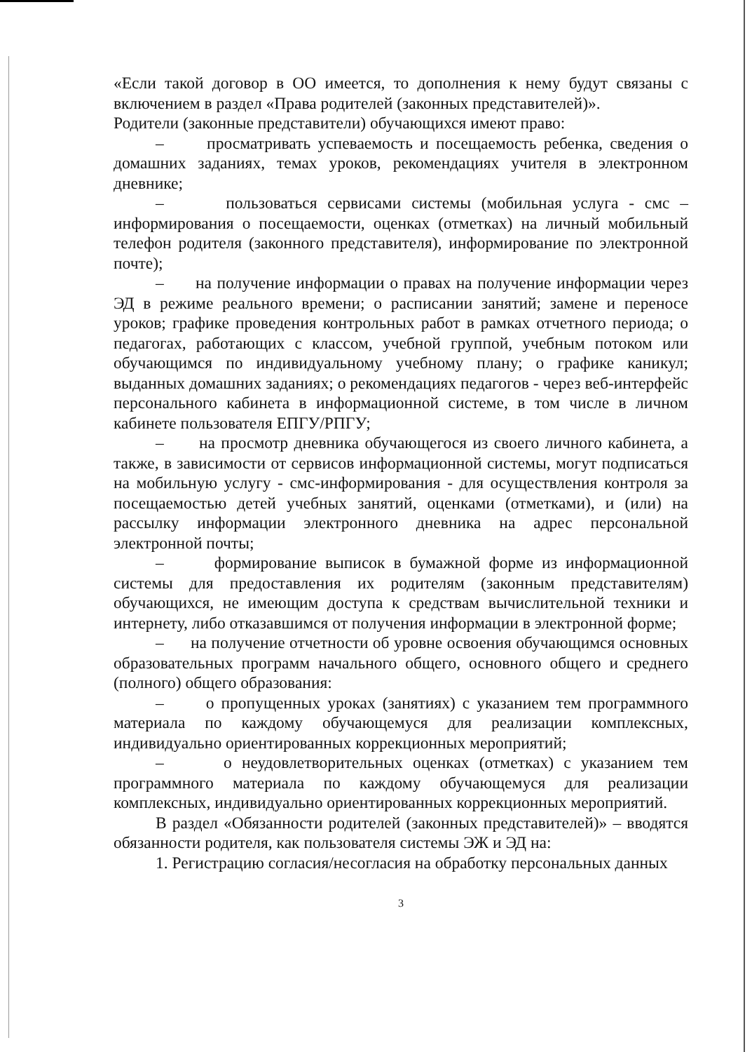«Если такой договор в ОО имеется, то дополнения к нему будут связаны с включением в раздел «Права родителей (законных представителей)».
Родители (законные представители) обучающихся имеют право:
– просматривать успеваемость и посещаемость ребенка, сведения о домашних заданиях, темах уроков, рекомендациях учителя в электронном дневнике;
– пользоваться сервисами системы (мобильная услуга - смс – информирования о посещаемости, оценках (отметках) на личный мобильный телефон родителя (законного представителя), информирование по электронной почте);
– на получение информации о правах на получение информации через ЭД в режиме реального времени; о расписании занятий; замене и переносе уроков; графике проведения контрольных работ в рамках отчетного периода; о педагогах, работающих с классом, учебной группой, учебным потоком или обучающимся по индивидуальному учебному плану; о графике каникул; выданных домашних заданиях; о рекомендациях педагогов - через веб-интерфейс персонального кабинета в информационной системе, в том числе в личном кабинете пользователя ЕПГУ/РПГУ;
– на просмотр дневника обучающегося из своего личного кабинета, а также, в зависимости от сервисов информационной системы, могут подписаться на мобильную услугу - смс-информирования - для осуществления контроля за посещаемостью детей учебных занятий, оценками (отметками), и (или) на рассылку информации электронного дневника на адрес персональной электронной почты;
– формирование выписок в бумажной форме из информационной системы для предоставления их родителям (законным представителям) обучающихся, не имеющим доступа к средствам вычислительной техники и интернету, либо отказавшимся от получения информации в электронной форме;
– на получение отчетности об уровне освоения обучающимся основных образовательных программ начального общего, основного общего и среднего (полного) общего образования:
– о пропущенных уроках (занятиях) с указанием тем программного материала по каждому обучающемуся для реализации комплексных, индивидуально ориентированных коррекционных мероприятий;
– о неудовлетворительных оценках (отметках) с указанием тем программного материала по каждому обучающемуся для реализации комплексных, индивидуально ориентированных коррекционных мероприятий.
В раздел «Обязанности родителей (законных представителей)» – вводятся обязанности родителя, как пользователя системы ЭЖ и ЭД на:
1. Регистрацию согласия/несогласия на обработку персональных данных
3